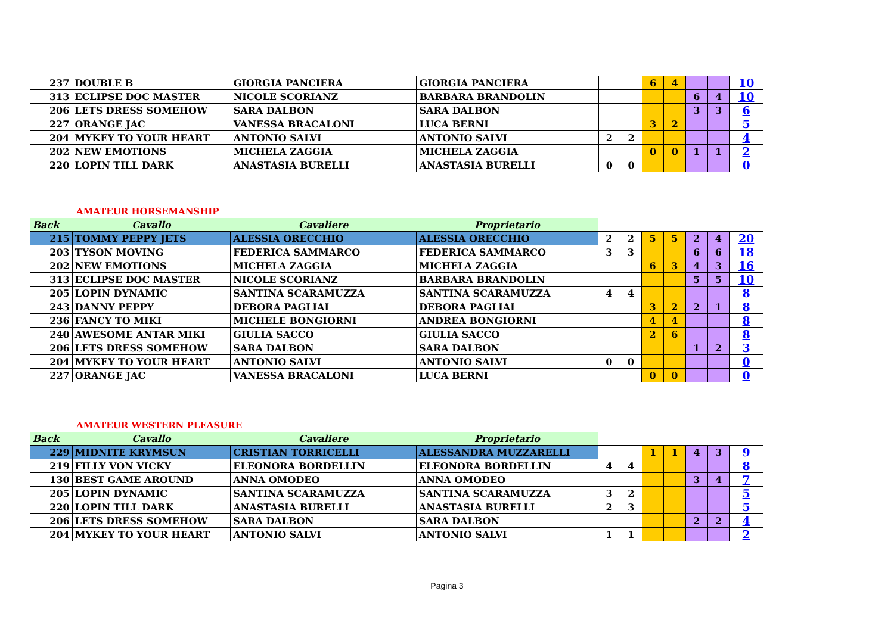| 237 | DOUBLE B | GIORGIA PANCIERA | GIORGIA PANCIERA | | | 6 | 4 | | | 10 |
| 313 | ECLIPSE DOC MASTER | NICOLE SCORIANZ | BARBARA BRANDOLIN | | | | | 6 | 4 | 10 |
| 206 | LETS DRESS SOMEHOW | SARA DALBON | SARA DALBON | | | | | 3 | 3 | 6 |
| 227 | ORANGE JAC | VANESSA BRACALONI | LUCA BERNI | | | 3 | 2 | | | 5 |
| 204 | MYKEY TO YOUR HEART | ANTONIO SALVI | ANTONIO SALVI | 2 | 2 | | | | | 4 |
| 202 | NEW EMOTIONS | MICHELA ZAGGIA | MICHELA ZAGGIA | | | 0 | 0 | 1 | 1 | 2 |
| 220 | LOPIN TILL DARK | ANASTASIA BURELLI | ANASTASIA BURELLI | 0 | 0 | | | | | 0 |
AMATEUR HORSEMANSHIP
| Back | Cavallo | Cavaliere | Proprietario | | | | | | | |
| 215 | TOMMY PEPPY JETS | ALESSIA ORECCHIO | ALESSIA ORECCHIO | 2 | 2 | 5 | 5 | 2 | 4 | 20 |
| 203 | TYSON MOVING | FEDERICA SAMMARCO | FEDERICA SAMMARCO | 3 | 3 | | | 6 | 6 | 18 |
| 202 | NEW EMOTIONS | MICHELA ZAGGIA | MICHELA ZAGGIA | | | 6 | 3 | 4 | 3 | 16 |
| 313 | ECLIPSE DOC MASTER | NICOLE SCORIANZ | BARBARA BRANDOLIN | | | | | 5 | 5 | 10 |
| 205 | LOPIN DYNAMIC | SANTINA SCARAMUZZA | SANTINA SCARAMUZZA | 4 | 4 | | | | | 8 |
| 243 | DANNY PEPPY | DEBORA PAGLIAI | DEBORA PAGLIAI | | | 3 | 2 | 2 | 1 | 8 |
| 236 | FANCY TO MIKI | MICHELE BONGIORNI | ANDREA BONGIORNI | | | 4 | 4 | | | 8 |
| 240 | AWESOME ANTAR MIKI | GIULIA SACCO | GIULIA SACCO | | | 2 | 6 | | | 8 |
| 206 | LETS DRESS SOMEHOW | SARA DALBON | SARA DALBON | | | | | 1 | 2 | 3 |
| 204 | MYKEY TO YOUR HEART | ANTONIO SALVI | ANTONIO SALVI | 0 | 0 | | | | | 0 |
| 227 | ORANGE JAC | VANESSA BRACALONI | LUCA BERNI | | | 0 | 0 | | | 0 |
AMATEUR WESTERN PLEASURE
| Back | Cavallo | Cavaliere | Proprietario | | | | | | | |
| 229 | MIDNITE KRYMSUN | CRISTIAN TORRICELLI | ALESSANDRA MUZZARELLI | | | 1 | 1 | 4 | 3 | 9 |
| 219 | FILLY VON VICKY | ELEONORA BORDELLIN | ELEONORA BORDELLIN | 4 | 4 | | | | | 8 |
| 130 | BEST GAME AROUND | ANNA OMODEO | ANNA OMODEO | | | | | 3 | 4 | 7 |
| 205 | LOPIN DYNAMIC | SANTINA SCARAMUZZA | SANTINA SCARAMUZZA | 3 | 2 | | | | | 5 |
| 220 | LOPIN TILL DARK | ANASTASIA BURELLI | ANASTASIA BURELLI | 2 | 3 | | | | | 5 |
| 206 | LETS DRESS SOMEHOW | SARA DALBON | SARA DALBON | | | | | 2 | 2 | 4 |
| 204 | MYKEY TO YOUR HEART | ANTONIO SALVI | ANTONIO SALVI | 1 | 1 | | | | | 2 |
Pagina 3